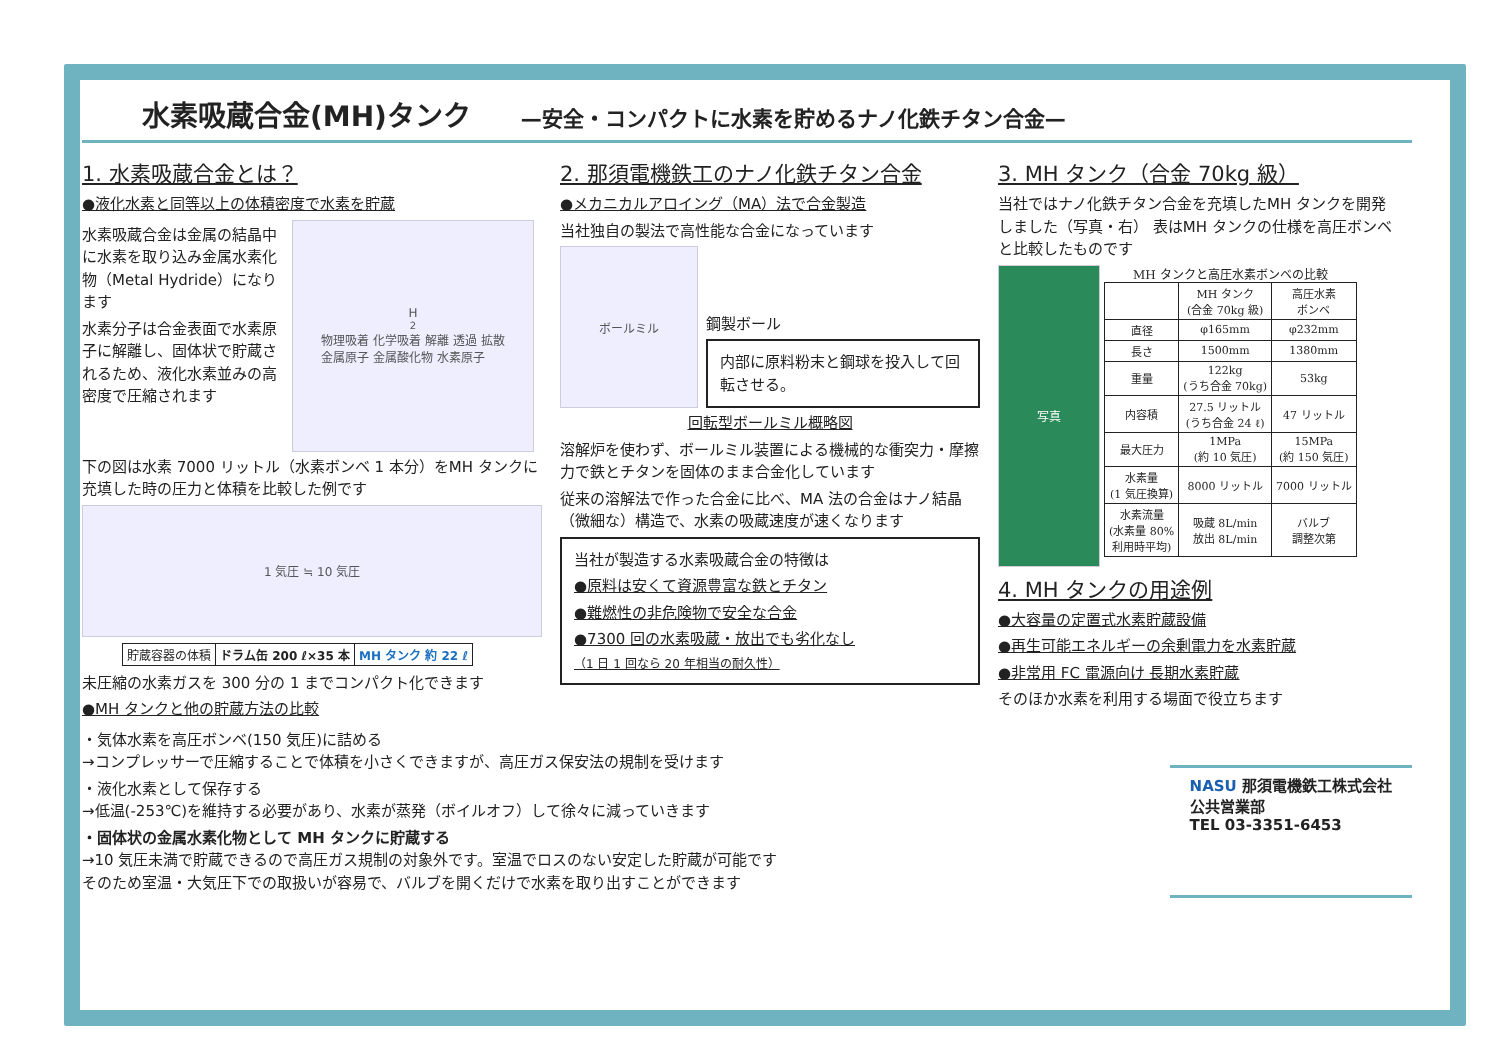水素吸蔵合金(MH)タンク —安全・コンパクトに水素を貯めるナノ化鉄チタン合金—
1. 水素吸蔵合金とは？
●液化水素と同等以上の体積密度で水素を貯蔵
水素吸蔵合金は金属の結晶中に水素を取り込み金属水素化物（Metal Hydride）になります
水素分子は合金表面で水素原子に解離し、固体状で貯蔵されるため、液化水素並みの高密度で圧縮されます
H<sub>2</sub> 物理吸着 化学吸着 解離 透過 拡散
金属原子 金属酸化物 水素原子
下の図は水素 7000 リットル（水素ボンベ 1 本分）をMH タンクに充填した時の圧力と体積を比較した例です
1 気圧 ≒ 10 気圧
| 貯蔵容器の体積 | ドラム缶 200 ℓ×35 本 | MH タンク 約 22 ℓ |
未圧縮の水素ガスを 300 分の 1 までコンパクト化できます
●MH タンクと他の貯蔵方法の比較
2. 那須電機鉄工のナノ化鉄チタン合金
●メカニカルアロイング（MA）法で合金製造
当社独自の製法で高性能な合金になっています
ボールミル
鋼製ボール
内部に原料粉末と鋼球を投入して回転させる。
回転型ボールミル概略図
溶解炉を使わず、ボールミル装置による機械的な衝突力・摩擦力で鉄とチタンを固体のまま合金化しています
従来の溶解法で作った合金に比べ、MA 法の合金はナノ結晶（微細な）構造で、水素の吸蔵速度が速くなります
当社が製造する水素吸蔵合金の特徴は
●原料は安くて資源豊富な鉄とチタン
●難燃性の非危険物で安全な合金
●7300 回の水素吸蔵・放出でも劣化なし
（1 日 1 回なら 20 年相当の耐久性）
3. MH タンク（合金 70kg 級）
当社ではナノ化鉄チタン合金を充填したMH タンクを開発しました（写真・右） 表はMH タンクの仕様を高圧ボンベと比較したものです
写真
MH タンクと高圧水素ボンベの比較
| | MH タンク (合金 70kg 級) | 高圧水素 ボンベ |
| --- | --- | --- |
| 直径 | φ165mm | φ232mm |
| 長さ | 1500mm | 1380mm |
| 重量 | 122kg (うち合金 70kg) | 53kg |
| 内容積 | 27.5 リットル (うち合金 24 ℓ) | 47 リットル |
| 最大圧力 | 1MPa (約 10 気圧) | 15MPa (約 150 気圧) |
| 水素量 (1 気圧換算) | 8000 リットル | 7000 リットル |
| 水素流量 (水素量 80% 利用時平均) | 吸蔵 8L/min 放出 8L/min | バルブ 調整次第 |
4. MH タンクの用途例
●大容量の定置式水素貯蔵設備
●再生可能エネルギーの余剰電力を水素貯蔵
●非常用 FC 電源向け 長期水素貯蔵
そのほか水素を利用する場面で役立ちます
・気体水素を高圧ボンベ(150 気圧)に詰める
→コンプレッサーで圧縮することで体積を小さくできますが、高圧ガス保安法の規制を受けます
・液化水素として保存する
→低温(-253℃)を維持する必要があり、水素が蒸発（ボイルオフ）して徐々に減っていきます
・固体状の金属水素化物として MH タンクに貯蔵する
→10 気圧未満で貯蔵できるので高圧ガス規制の対象外です。室温でロスのない安定した貯蔵が可能です
そのため室温・大気圧下での取扱いが容易で、バルブを開くだけで水素を取り出すことができます
NASU 那須電機鉄工株式会社
公共営業部
TEL 03-3351-6453